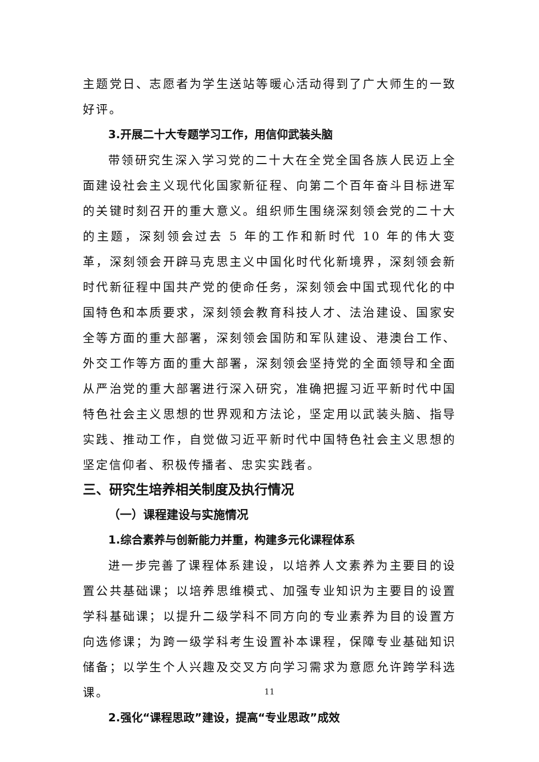主题党日、志愿者为学生送站等暖心活动得到了广大师生的一致好评。
3.开展二十大专题学习工作，用信仰武装头脑
带领研究生深入学习党的二十大在全党全国各族人民迈上全面建设社会主义现代化国家新征程、向第二个百年奋斗目标进军的关键时刻召开的重大意义。组织师生围绕深刻领会党的二十大的主题，深刻领会过去 5 年的工作和新时代 10 年的伟大变革，深刻领会开辟马克思主义中国化时代化新境界，深刻领会新时代新征程中国共产党的使命任务，深刻领会中国式现代化的中国特色和本质要求，深刻领会教育科技人才、法治建设、国家安全等方面的重大部署，深刻领会国防和军队建设、港澳台工作、外交工作等方面的重大部署，深刻领会坚持党的全面领导和全面从严治党的重大部署进行深入研究，准确把握习近平新时代中国特色社会主义思想的世界观和方法论，坚定用以武装头脑、指导实践、推动工作，自觉做习近平新时代中国特色社会主义思想的坚定信仰者、积极传播者、忠实实践者。
三、研究生培养相关制度及执行情况
（一）课程建设与实施情况
1.综合素养与创新能力并重，构建多元化课程体系
进一步完善了课程体系建设，以培养人文素养为主要目的设置公共基础课；以培养思维模式、加强专业知识为主要目的设置学科基础课；以提升二级学科不同方向的专业素养为目的设置方向选修课；为跨一级学科考生设置补本课程，保障专业基础知识储备；以学生个人兴趣及交叉方向学习需求为意愿允许跨学科选课。
2.强化“课程思政”建设，提高“专业思政”成效
11